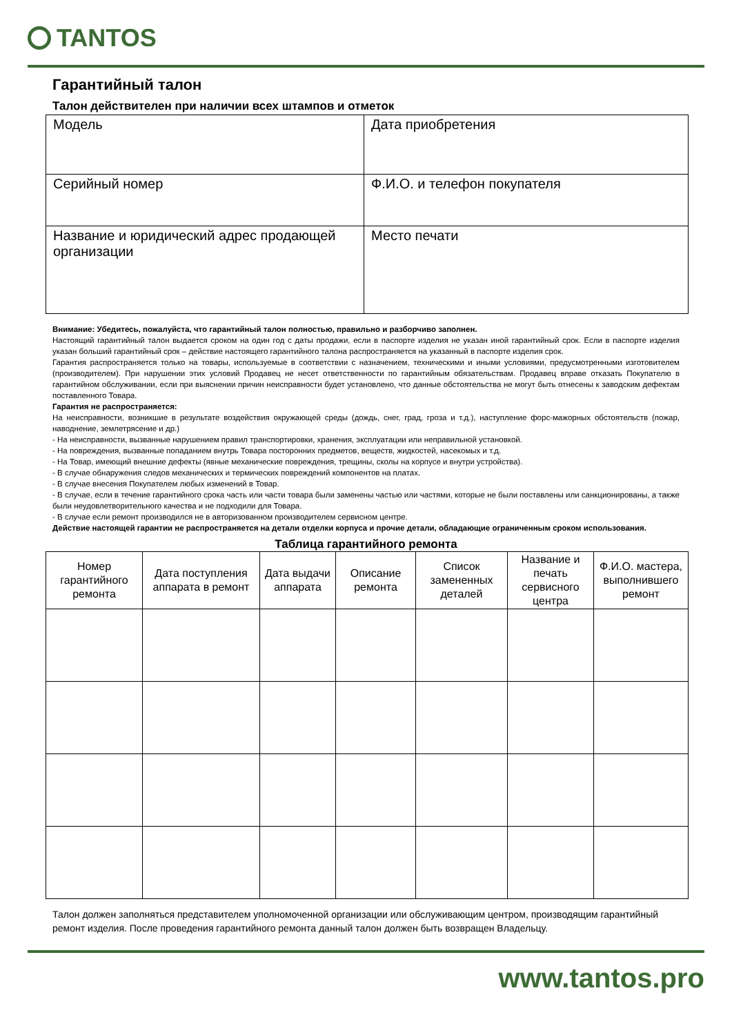TANTOS
Гарантийный талон
Талон действителен при наличии всех штампов и отметок
| Модель | Дата приобретения |
| Серийный номер | Ф.И.О. и телефон покупателя |
| Название и юридический адрес продающей организации | Место печати |
Внимание: Убедитесь, пожалуйста, что гарантийный талон полностью, правильно и разборчиво заполнен.
Настоящий гарантийный талон выдается сроком на один год с даты продажи, если в паспорте изделия не указан иной гарантийный срок. Если в паспорте изделия указан больший гарантийный срок – действие настоящего гарантийного талона распространяется на указанный в паспорте изделия срок.
Гарантия распространяется только на товары, используемые в соответствии с назначением, техническими и иными условиями, предусмотренными изготовителем (производителем). При нарушении этих условий Продавец не несет ответственности по гарантийным обязательствам. Продавец вправе отказать Покупателю в гарантийном обслуживании, если при выяснении причин неисправности будет установлено, что данные обстоятельства не могут быть отнесены к заводским дефектам поставленного Товара.
Гарантия не распространяется:
На неисправности, возникшие в результате воздействия окружающей среды (дождь, снег, град, гроза и т.д.), наступление форс-мажорных обстоятельств (пожар, наводнение, землетрясение и др.)
- На неисправности, вызванные нарушением правил транспортировки, хранения, эксплуатации или неправильной установкой.
- На повреждения, вызванные попаданием внутрь Товара посторонних предметов, веществ, жидкостей, насекомых и т.д.
- На Товар, имеющий внешние дефекты (явные механические повреждения, трещины, сколы на корпусе и внутри устройства).
- В случае обнаружения следов механических и термических повреждений компонентов на платах.
- В случае внесения Покупателем любых изменений в Товар.
- В случае, если в течение гарантийного срока часть или части товара были заменены частью или частями, которые не были поставлены или санкционированы, а также были неудовлетворительного качества и не подходили для Товара.
- В случае если ремонт производился не в авторизованном производителем сервисном центре.
Действие настоящей гарантии не распространяется на детали отделки корпуса и прочие детали, обладающие ограниченным сроком использования.
Таблица гарантийного ремонта
| Номер гарантийного ремонта | Дата поступления аппарата в ремонт | Дата выдачи аппарата | Описание ремонта | Список замененных деталей | Название и печать сервисного центра | Ф.И.О. мастера, выполнившего ремонт |
| --- | --- | --- | --- | --- | --- | --- |
Талон должен заполняться представителем уполномоченной организации или обслуживающим центром, производящим гарантийный ремонт изделия. После проведения гарантийного ремонта данный талон должен быть возвращен Владельцу.
www.tantos.pro